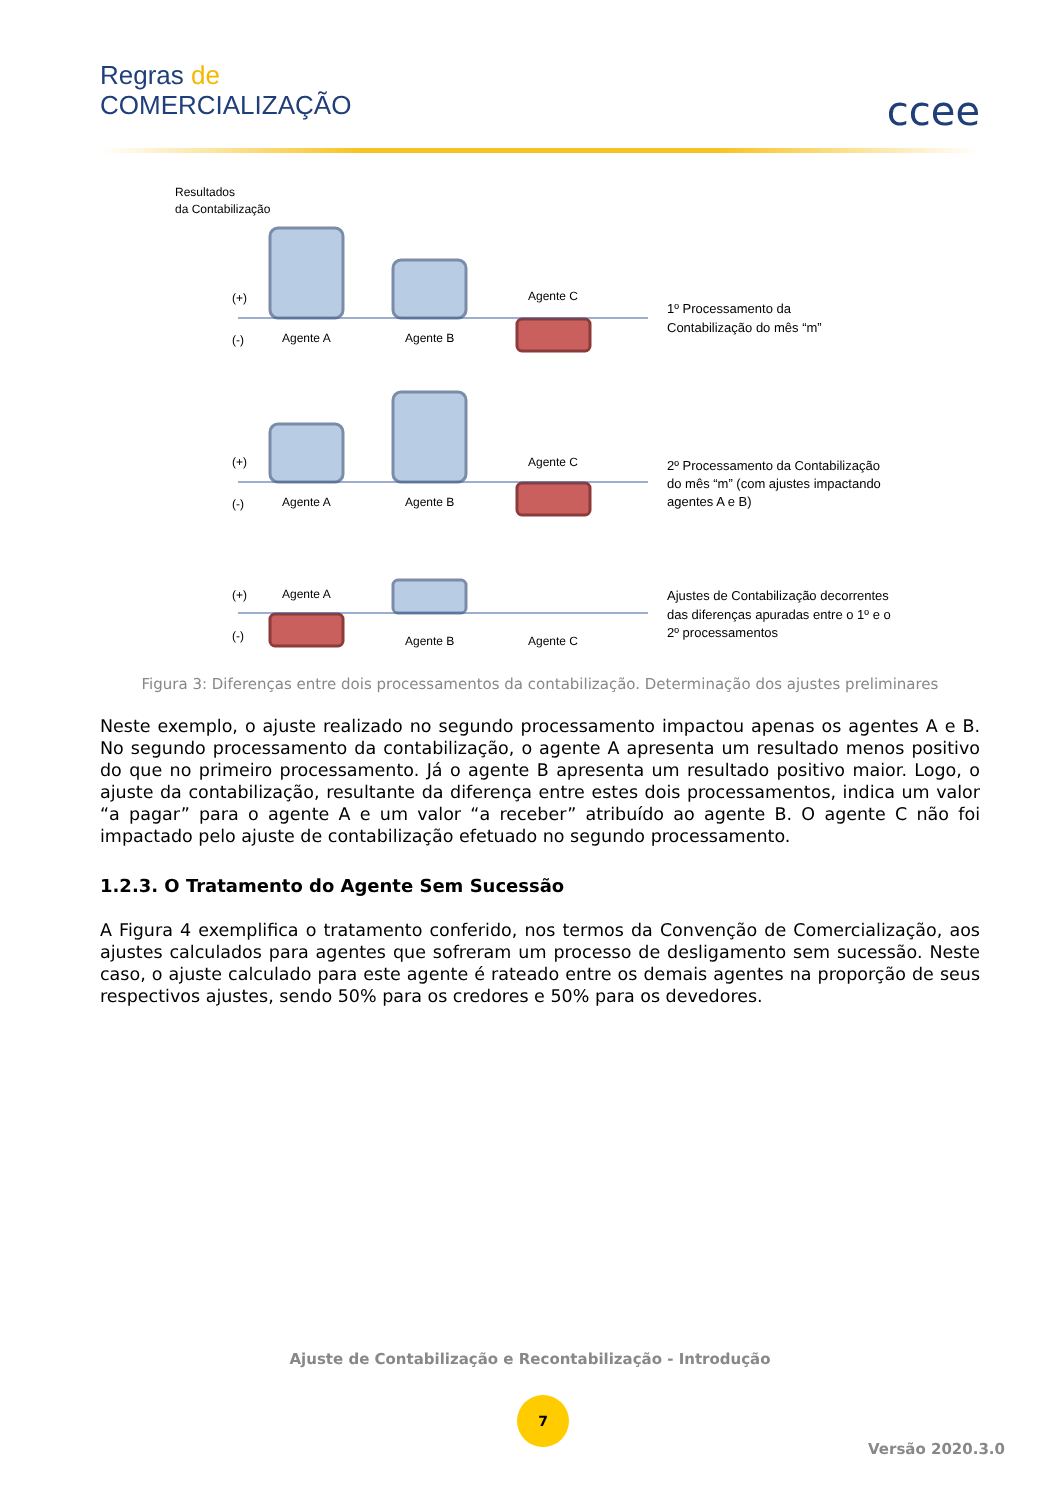Regras de
COMERCIALIZAÇÃO
ccee
Resultados
da Contabilização
(+)
(-)
Agente A
Agente B
Agente C
(+)
(-)
Agente A
Agente B
Agente C
(+)
(-)
Agente A
Agente B
Agente C
1º Processamento da
Contabilização do mês “m”
2º Processamento da Contabilização
do mês “m” (com ajustes impactando
agentes A e B)
Ajustes de Contabilização decorrentes
das diferenças apuradas entre o 1º e o
2º processamentos
Figura 3: Diferenças entre dois processamentos da contabilização. Determinação dos ajustes preliminares
Neste exemplo, o ajuste realizado no segundo processamento impactou apenas os agentes A e B. No segundo processamento da contabilização, o agente A apresenta um resultado menos positivo do que no primeiro processamento. Já o agente B apresenta um resultado positivo maior. Logo, o ajuste da contabilização, resultante da diferença entre estes dois processamentos, indica um valor “a pagar” para o agente A e um valor “a receber” atribuído ao agente B. O agente C não foi impactado pelo ajuste de contabilização efetuado no segundo processamento.
1.2.3. O Tratamento do Agente Sem Sucessão
A Figura 4 exemplifica o tratamento conferido, nos termos da Convenção de Comercialização, aos ajustes calculados para agentes que sofreram um processo de desligamento sem sucessão. Neste caso, o ajuste calculado para este agente é rateado entre os demais agentes na proporção de seus respectivos ajustes, sendo 50% para os credores e 50% para os devedores.
Ajuste de Contabilização e Recontabilização - Introdução
7
Versão 2020.3.0